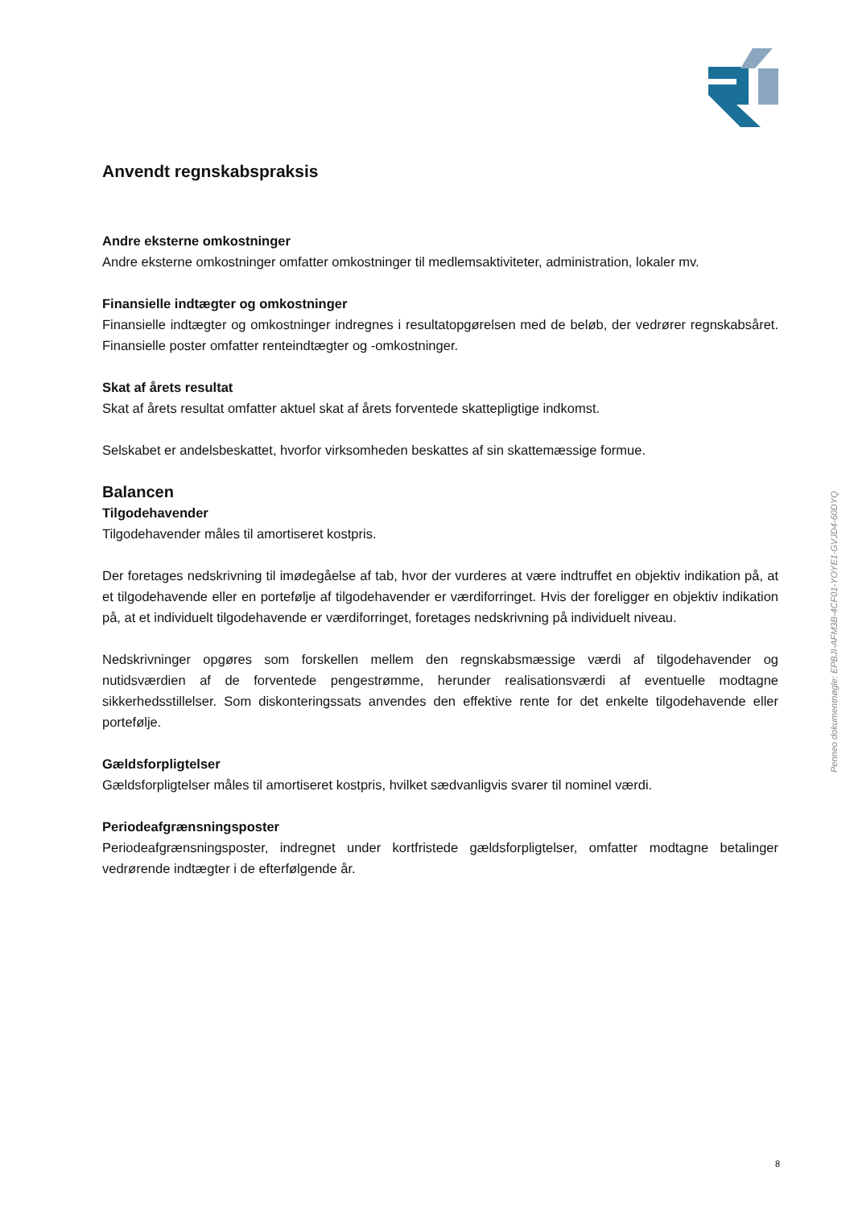Anvendt regnskabspraksis
Andre eksterne omkostninger
Andre eksterne omkostninger omfatter omkostninger til medlemsaktiviteter, administration, lokaler mv.
Finansielle indtægter og omkostninger
Finansielle indtægter og omkostninger indregnes i resultatopgørelsen med de beløb, der vedrører regnskabsåret. Finansielle poster omfatter renteindtægter og -omkostninger.
Skat af årets resultat
Skat af årets resultat omfatter aktuel skat af årets forventede skattepligtige indkomst.
Selskabet er andelsbeskattet, hvorfor virksomheden beskattes af sin skattemæssige formue.
Balancen
Tilgodehavender
Tilgodehavender måles til amortiseret kostpris.
Der foretages nedskrivning til imødegåelse af tab, hvor der vurderes at være indtruffet en objektiv indikation på, at et tilgodehavende eller en portefølje af tilgodehavender er værdiforringet. Hvis der foreligger en objektiv indikation på, at et individuelt tilgodehavende er værdiforringet, foretages nedskrivning på individuelt niveau.
Nedskrivninger opgøres som forskellen mellem den regnskabsmæssige værdi af tilgodehavender og nutidsværdien af de forventede pengestrømme, herunder realisationsværdi af eventuelle modtagne sikkerhedsstillelser. Som diskonteringssats anvendes den effektive rente for det enkelte tilgodehavende eller portefølje.
Gældsforpligtelser
Gældsforpligtelser måles til amortiseret kostpris, hvilket sædvanligvis svarer til nominel værdi.
Periodeafgrænsningsposter
Periodeafgrænsningsposter, indregnet under kortfristede gældsforpligtelser, omfatter modtagne betalinger vedrørende indtægter i de efterfølgende år.
Penneo dokumentnøgle: EPBJI-AFM3B-4CF01-YOYE1-GVJD4-60DYQ
8